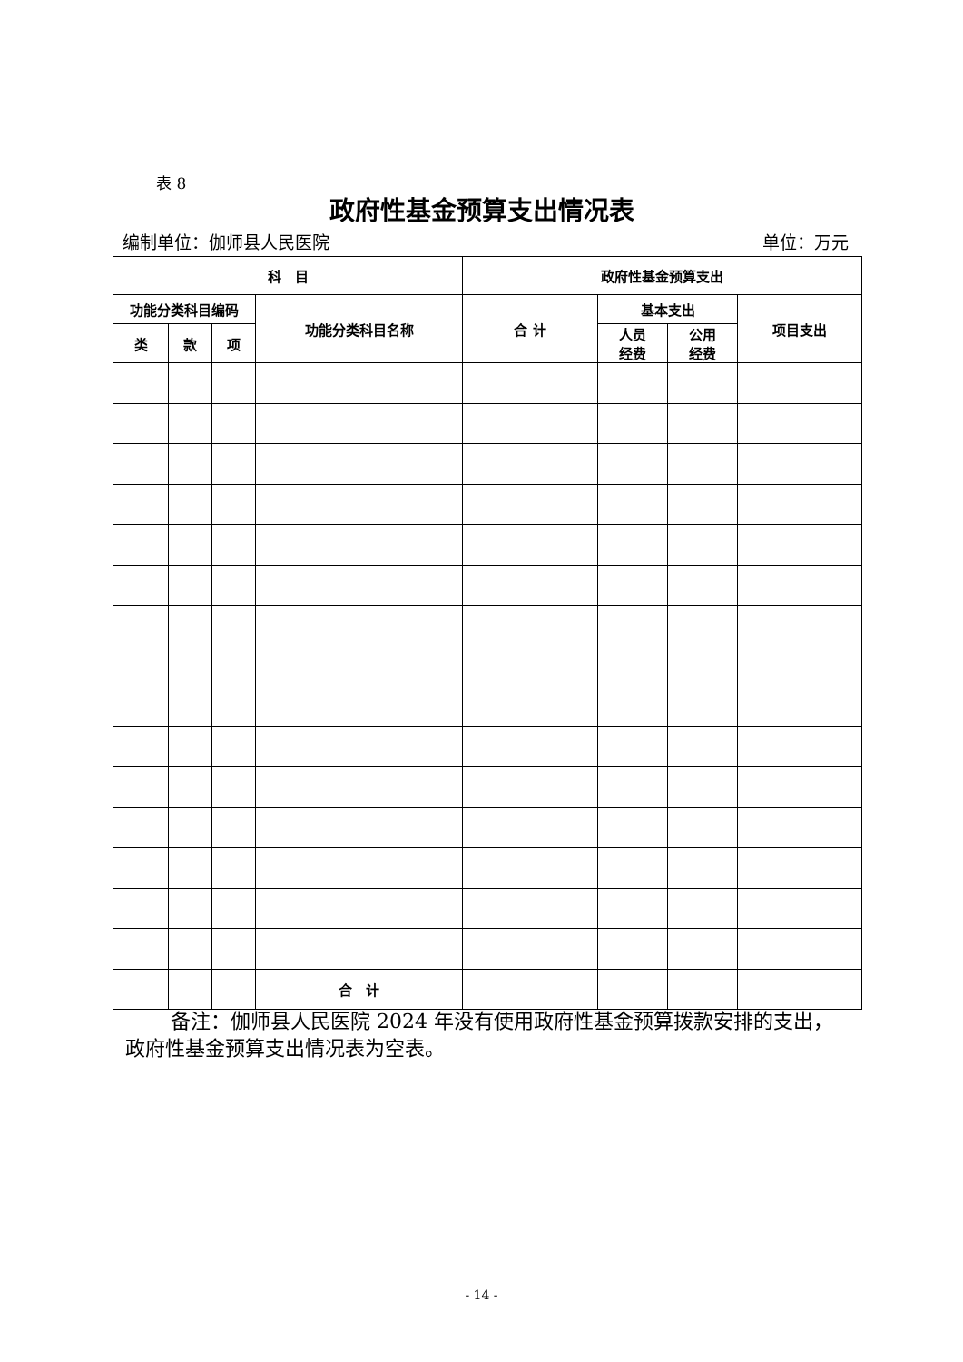表 8
政府性基金预算支出情况表
编制单位：伽师县人民医院 单位：万元
| 科 目 | | | | 政府性基金预算支出 | | | |
| --- | --- | --- | --- | --- | --- | --- | --- |
| 功能分类科目编码 | | | 功能分类科目名称 | 合 计 | 基本支出 | | 项目支出 |
| 类 | 款 | 项 | | | 人员 经费 | 公用 经费 | |
| | | | 合 计 | | | | |
备注：伽师县人民医院 2024 年没有使用政府性基金预算拨款安排的支出，政府性基金预算支出情况表为空表。
- 14 -